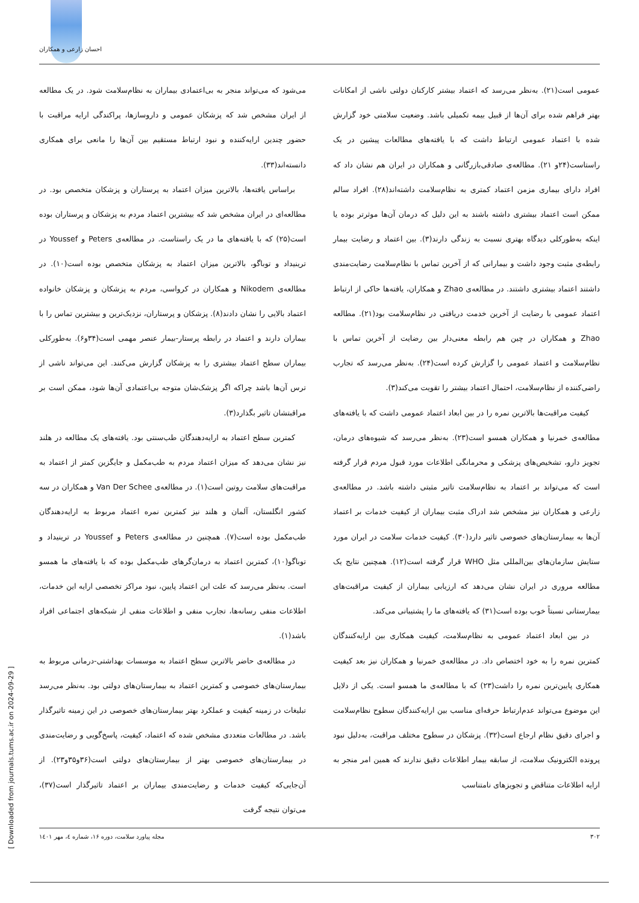احسان زارعی و همکاران
عمومی است(۲۱). به‌نظر می‌رسد که اعتماد بیشتر کارکنان دولتی ناشی از امکانات بهتر فراهم شده برای آن‌ها از قبیل بیمه تکمیلی باشد. وضعیت سلامتی خود گزارش شده با اعتماد عمومی ارتباط داشت که با یافته‌های مطالعات پیشین در یک راستاست(۲۴و ۲۱). مطالعه‌ی صادقی‌بازرگانی و همکاران در ایران هم نشان داد که افراد دارای بیماری مزمن اعتماد کمتری به نظام‌سلامت داشته‌اند(۲۸). افراد سالم ممکن است اعتماد بیشتری داشته باشند به این دلیل که درمان آن‌ها موثرتر بوده یا اینکه به‌طورکلی دیدگاه بهتری نسبت به زندگی دارند(۳). بین اعتماد و رضایت بیمار رابطه‌ی مثبت وجود داشت و بیمارانی که از آخرین تماس با نظام‌سلامت رضایت‌مندی داشتند اعتماد بیشتری داشتند. در مطالعه‌ی Zhao و همکاران، یافته‌ها حاکی از ارتباط اعتماد عمومی با رضایت از آخرین خدمت دریافتی در نظام‌سلامت بود(۲۱). مطالعه Zhao و همکاران در چین هم رابطه معنی‌دار بین رضایت از آخرین تماس با نظام‌سلامت و اعتماد عمومی را گزارش کرده است(۲۴). به‌نظر می‌رسد که تجارب راضی‌کننده از نظام‌سلامت، احتمال اعتماد بیشتر را تقویت می‌کند(۳).
کیفیت مراقبت‌ها بالاترین نمره را در بین ابعاد اعتماد عمومی داشت که با یافته‌های مطالعه‌ی خمرنیا و همکاران همسو است(۲۳). به‌نظر می‌رسد که شیوه‌های درمان، تجویز دارو، تشخیص‌های پزشکی و محرمانگی اطلاعات مورد قبول مردم قرار گرفته است که می‌تواند بر اعتماد به نظام‌سلامت تاثیر مثبتی داشته باشد. در مطالعه‌ی زارعی و همکاران نیز مشخص شد ادراک مثبت بیماران از کیفیت خدمات بر اعتماد آن‌ها به بیمارستان‌های خصوصی تاثیر دارد(۳۰). کیفیت خدمات سلامت در ایران مورد ستایش سازمان‌های بین‌المللی مثل WHO قرار گرفته است(۱۲). همچنین نتایج یک مطالعه مروری در ایران نشان می‌دهد که ارزیابی بیماران از کیفیت مراقبت‌های بیمارستانی نسبتاً خوب بوده است(۳۱) که یافته‌های ما را پشتیبانی می‌کند.
در بین ابعاد اعتماد عمومی به نظام‌سلامت، کیفیت همکاری بین ارایه‌کنندگان کمترین نمره را به خود اختصاص داد. در مطالعه‌ی خمرنیا و همکاران نیز بعد کیفیت همکاری پایین‌ترین نمره را داشت(۲۳) که با مطالعه‌ی ما همسو است. یکی از دلایل این موضوع می‌تواند عدم‌ارتباط حرفه‌ای مناسب بین ارایه‌کنندگان سطوح نظام‌سلامت و اجرای دقیق نظام ارجاع است(۳۲). پزشکان در سطوح مختلف مراقبت، به‌دلیل نبود پرونده الکترونیک سلامت، از سابقه بیمار اطلاعات دقیق ندارند که همین امر منجر به ارایه اطلاعات متناقض و تجویزهای نامتناسب
می‌شود که می‌تواند منجر به بی‌اعتمادی بیماران به نظام‌سلامت شود. در یک مطالعه از ایران مشخص شد که پزشکان عمومی و داروسازها، پراکندگی ارایه مراقبت با حضور چندین ارایه‌کننده و نبود ارتباط مستقیم بین آن‌ها را مانعی برای همکاری دانسته‌اند(۳۳).
براساس یافته‌ها، بالاترین میزان اعتماد به پرستاران و پزشکان متخصص بود. در مطالعه‌ای در ایران مشخص شد که بیشترین اعتماد مردم به پزشکان و پرستاران بوده است(۲۵) که با یافته‌های ما در یک راستاست. در مطالعه‌ی Peters و Youssef در ترینیداد و توباگو، بالاترین میزان اعتماد به پزشکان متخصص بوده است(۱۰). در مطالعه‌ی Nikodem و همکاران در کرواسی، مردم به پزشکان و پزشکان خانواده اعتماد بالایی را نشان دادند(۸). پزشکان و پرستاران، نزدیک‌ترین و بیشترین تماس را با بیماران دارند و اعتماد در رابطه پرستار-بیمار عنصر مهمی است(۳۴و۶). به‌طورکلی بیماران سطح اعتماد بیشتری را به پزشکان گزارش می‌کنند. این می‌تواند ناشی از ترس آن‌ها باشد چراکه اگر پزشک‌شان متوجه بی‌اعتمادی آن‌ها شود، ممکن است بر مراقبتشان تاثیر بگذارد(۳).
کمترین سطح اعتماد به ارایه‌دهندگان طب‌سنتی بود. یافته‌های یک مطالعه در هلند نیز نشان می‌دهد که میزان اعتماد مردم به طب‌مکمل و جایگزین کمتر از اعتماد به مراقبت‌های سلامت روتین است(۱). در مطالعه‌ی Van Der Schee و همکاران در سه کشور انگلستان، آلمان و هلند نیز کمترین نمره اعتماد مربوط به ارایه‌دهندگان طب‌مکمل بوده است(۷). همچنین در مطالعه‌ی Peters و Youssef در ترینیداد و توباگو(۱۰)، کمترین اعتماد به درمان‌گرهای طب‌مکمل بوده که با یافته‌های ما همسو است. به‌نظر می‌رسد که علت این اعتماد پایین، نبود مراکز تخصصی ارایه این خدمات، اطلاعات منفی رسانه‌ها، تجارب منفی و اطلاعات منفی از شبکه‌های اجتماعی افراد باشد(۱).
در مطالعه‌ی حاضر بالاترین سطح اعتماد به موسسات بهداشتی-درمانی مربوط به بیمارستان‌های خصوصی و کمترین اعتماد به بیمارستان‌های دولتی بود. به‌نظر می‌رسد تبلیغات در زمینه کیفیت و عملکرد بهتر بیمارستان‌های خصوصی در این زمینه تاثیرگذار باشد. در مطالعات متعددی مشخص شده که اعتماد، کیفیت، پاسخ‌گویی و رضایت‌مندی در بیمارستان‌های خصوصی بهتر از بیمارستان‌های دولتی است(۳۶و۳۵و۲۳). از آن‌جایی‌که کیفیت خدمات و رضایت‌مندی بیماران بر اعتماد تاثیرگذار است(۳۷)، می‌توان نتیجه گرفت
۳۰۲ مجله پیاورد سلامت، دوره ۱۶، شماره ٤، مهر ۱٤۰۱
[ Downloaded from journals.tums.ac.ir on 2024-09-29 ]